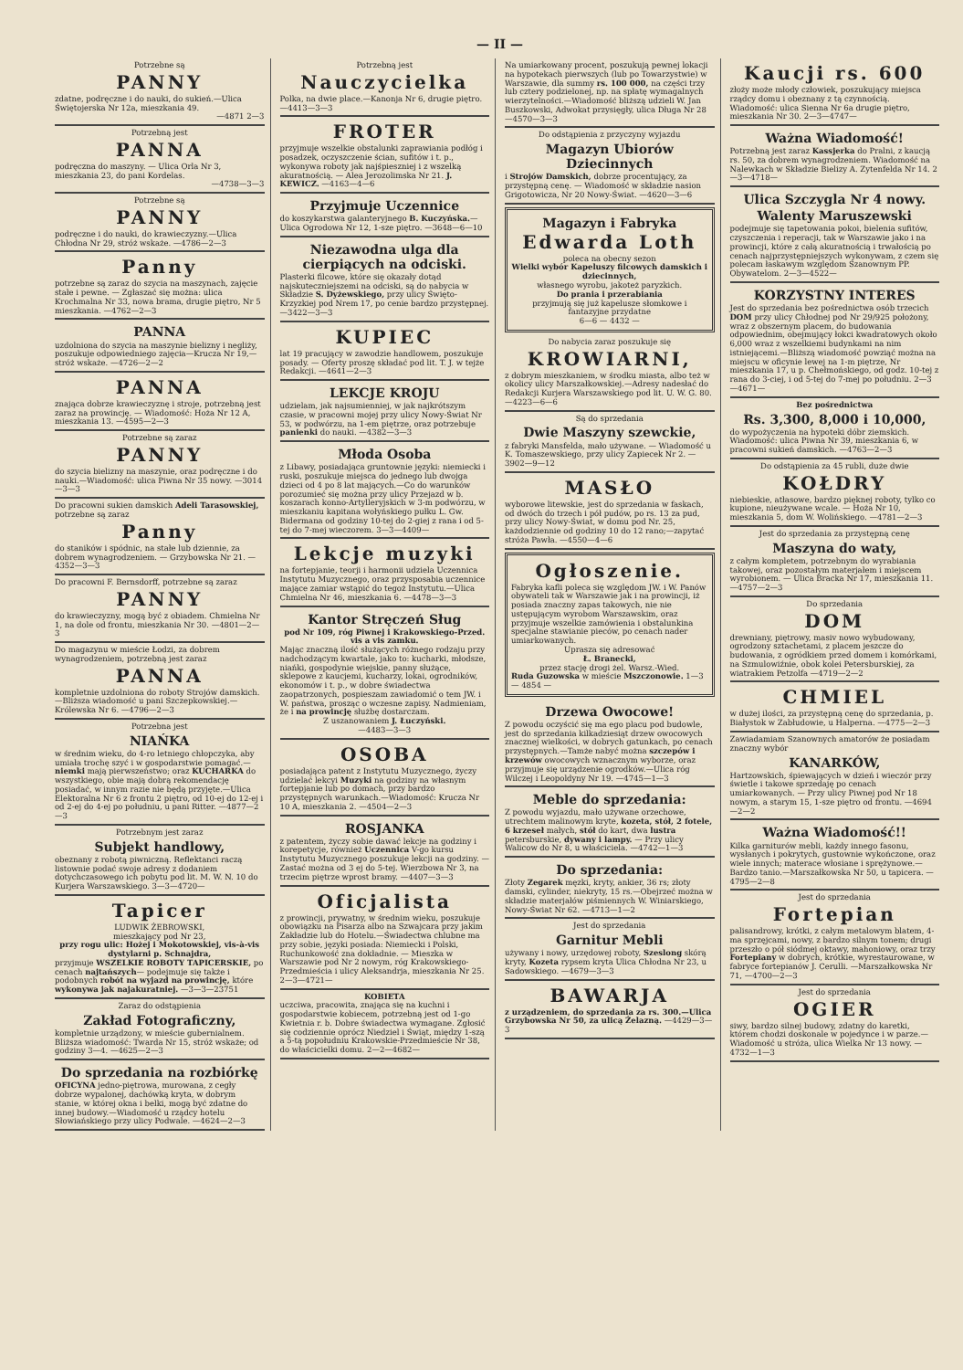— II —
Potrzebne są
PANNY
zdatne, podręczne i do nauki, do sukień.—Ulica Świętojerska Nr 12a, mieszkania 49.
—4871 2—3
Potrzebną jest
PANNA
podręczna do maszyny. — Ulica Orla Nr 3, mieszkania 23, do pani Kordelas.
—4738—3—3
Potrzebne są
PANNY
podręczne i do nauki, do krawieczyzny.—Ulica Chłodna Nr 29, stróż wskaże. —4786—2—3
Panny
potrzebne są zaraz do szycia na maszynach, zajęcie stałe i pewne. — Zgłaszać się można: ulica Krochmalna Nr 33, nowa brama, drugie piętro, Nr 5 mieszkania. —4762—2—3
PANNA
uzdolniona do szycia na maszynie bielizny i negliży, poszukuje odpowiedniego zajęcia—Krucza Nr 19,—stróż wskaże. —4726—2—2
PANNA
znająca dobrze krawieczyznę i stroje, potrzebną jest zaraz na prowincję. — Wiadomość: Hoża Nr 12 A, mieszkania 13. —4595—2—3
Potrzebne są zaraz
PANNY
do szycia bielizny na maszynie, oraz podręczne i do nauki.—Wiadomość: ulica Piwna Nr 35 nowy. —3014—3—3
Do pracowni sukien damskich Adeli Tarasowskiej, potrzebne są zaraz
Panny
do staników i spódnic, na stałe lub dziennie, za dobrem wynagrodzeniem. — Grzybowska Nr 21. —4352—3—3
Do pracowni F. Bernsdorff, potrzebne są zaraz
PANNY
do krawieczyzny, mogą być z obiadem. Chmielna Nr 1, na dole od frontu, mieszkania Nr 30. —4801—2—3
Do magazynu w mieście Łodzi, za dobrem wynagrodzeniem, potrzebną jest zaraz
PANNA
kompletnie uzdolniona do roboty Strojów damskich.—Bliższa wiadomość u pani Szczepkowskiej.—Królewska Nr 6. —4796—2—3
Potrzebna jest
NIAŃKA
w średnim wieku, do 4-ro letniego chłopczyka, aby umiała trochę szyć i w gospodarstwie pomagać.—niemki mają pierwszeństwo; oraz KUCHARKA do wszystkiego, obie mają dobrą rekomendację posiadać, w innym razie nie będą przyjęte.—Ulica Elektoralna Nr 6 z frontu 2 piętro, od 10-ej do 12-ej i od 2-ej do 4-ej po południu, u pani Ritter. —4877—2—3
Potrzebnym jest zaraz
Subjekt handlowy,
obeznany z robotą piwniczną. Reflektanci raczą listownie podać swoje adresy z dodaniem dotychczasowego ich pobytu pod lit. M. W. N. 10 do Kurjera Warszawskiego. 3—3—4720—
Tapicer
LUDWIK ŻEBROWSKI,
mieszkający pod Nr 23,
przy rogu ulic: Hożej i Mokotowskiej, vis-à-vis dystylarni p. Schnajdra,
przyjmuje WSZELKIE ROBOTY TAPICERSKIE, po cenach najtańszych— podejmuje się także i podobnych robót na wyjazd na prowincję, które wykonywa jak najakuratniej. —3—3—23751
Zaraz do odstąpienia
Zakład Fotograficzny,
kompletnie urządzony, w mieście gubernialnem. Bliższa wiadomość: Twarda Nr 15, stróż wskaże; od godziny 3—4. —4625—2—3
Do sprzedania na rozbiórkę
OFICYNA jedno-piętrowa, murowana, z cegły dobrze wypalonej, dachówką kryta, w dobrym stanie, w której okna i belki, mogą być zdatne do innej budowy.—Wiadomość u rządcy hotelu Słowiańskiego przy ulicy Podwale. —4624—2—3
Potrzebną jest
Nauczycielka
Polka, na dwie place.—Kanonja Nr 6, drugie piętro. —4413—3—3
FROTER
przyjmuje wszelkie obstalunki zaprawiania podłóg i posadzek, oczyszczenie ścian, sufitów i t. p., wykonywa roboty jak najśpieszniej i z wszelką akuratnością. — Alea Jerozolimska Nr 21. J. KEWICZ. —4163—4—6
Przyjmuje Uczennice
do koszykarstwa galanteryjnego B. Kuczyńska.—Ulica Ogrodowa Nr 12, 1-sze piętro. —3648—6—10
Niezawodna ulga dla cierpiących na odciski.
Plasterki filcowe, które się okazały dotąd najskuteczniejszemi na odciski, są do nabycia w Składzie S. Dyżewskiego, przy ulicy Święto-Krzyzkiej pod Nrem 17, po cenie bardzo przystępnej. —3422—3—3
KUPIEC
lat 19 pracujący w zawodzie handlowem, poszukuje posady. — Oferty proszę składać pod lit. T. J. w tejże Redakcji. —4641—2—3
LEKCJE KROJU
udzielam, jak najsumienniej, w jak najkrótszym czasie, w pracowni mojej przy ulicy Nowy-Świat Nr 53, w podwórzu, na 1-em piętrze, oraz potrzebuje panienki do nauki. —4382—3—3
Młoda Osoba
z Libawy, posiadająca gruntownie języki: niemiecki i ruski, poszukuje miejsca do jednego lub dwojga dzieci od 4 po 8 lat mających.—Co do warunków porozumieć się można przy ulicy Przejazd w b. koszarach konno-Artylleryjskich w 3-m podwórzu, w mieszkaniu kapitana wołyńskiego pułku L. Gw. Bidermana od godziny 10-tej do 2-giej z rana i od 5-tej do 7-mej wieczorem. 3—3—4409—
Lekcje muzyki
na fortepjanie, teorji i harmonii udziela Uczennica Instytutu Muzycznego, oraz przysposabia uczennice mające zamiar wstąpić do tegoż Instytutu.—Ulica Chmielna Nr 46, mieszkania 6. —4478—3—3
Kantor Stręczeń Sług
pod Nr 109, róg Piwnej i Krakowskiego-Przed. vis a vis zamku.
Mając znaczną ilość służących różnego rodzaju przy nadchodzącym kwartale, jako to: kucharki, młodsze, niańki, gospodynie wiejskie, panny służące, sklepowe z kaucjemi, kucharzy, lokai, ogrodników, ekonomów i t. p., w dobre świadectwa zaopatrzonych, pospieszam zawiadomić o tem JW. i W. państwa, prosząc o wczesne zapisy. Nadmieniam, że i na prowincję służbę dostarczam.
Z uszanowaniem J. Łuczyński.
—4483—3—3
OSOBA
posiadająca patent z Instytutu Muzycznego, życzy udzielać lekcyi Muzyki na godziny na własnym fortepjanie lub po domach, przy bardzo przystępnych warunkach.—Wiadomość: Krucza Nr 10 A, mieszkania 2. —4504—2—3
ROSJANKA
z patentem, życzy sobie dawać lekcje na godziny i korepetycje, również Uczennica V-go kursu Instytutu Muzycznego poszukuje lekcji na godziny. — Zastać można od 3 ej do 5-tej. Wierzbowa Nr 3, na trzecim piętrze wprost bramy. —4407—3—3
Oficjalista
z prowincji, prywatny, w średnim wieku, poszukuje obowiązku na Pisarza albo na Szwajcara przy jakim Zakładzie lub do Hotelu.—Świadectwa chlubne ma przy sobie, języki posiada: Niemiecki i Polski, Ruchunkowość zna dokładnie. — Mieszka w Warszawie pod Nr 2 nowym, róg Krakowskiego-Przedmieścia i ulicy Aleksandrja, mieszkania Nr 25. 2—3—4721—
KOBIETA
uczciwa, pracowita, znająca się na kuchni i gospodarstwie kobiecem, potrzebną jest od 1-go Kwietnia r. b. Dobre świadectwa wymagane. Zgłosić się codziennie oprócz Niedziel i Świąt, między 1-szą a 5-tą popołudniu Krakowskie-Przedmieście Nr 38, do właścicielki domu. 2—2—4682—
Na umiarkowany procent, poszukują pewnej lokacji na hypotekach pierwszych (lub po Towarzystwie) w Warszawie, dla summy rs. 100 000, na części trzy lub cztery podzielonej, np. na spłatę wymagalnych wierzytelności.—Wiadomość bliższą udzieli W. Jan Buszkowski, Adwokat przysięgły, ulica Długa Nr 28 —4570—3—3
Do odstąpienia z przyczyny wyjazdu
Magazyn Ubiorów Dziecinnych
i Strojów Damskich, dobrze procentujący, za przystępną cenę. — Wiadomość w składzie nasion Grigotowicza, Nr 20 Nowy-Świat. —4620—3—6
Magazyn i Fabryka
Edwarda Loth
poleca na obecny sezon
Wielki wybór Kapeluszy filcowych damskich i dziecinnych,
własnego wyrobu, jakoteż paryzkich.
Do prania i przerabiania
przyjmują się już kapelusze słomkowe i fantazyjne przydatne
6—6 — 4432 —
Do nabycia zaraz poszukuje się
KROWIARNI,
z dobrym mieszkaniem, w środku miasta, albo też w okolicy ulicy Marszałkowskiej.—Adresy nadesłać do Redakcji Kurjera Warszawskiego pod lit. U. W. G. 80. —4223—6—6
Są do sprzedania
Dwie Maszyny szewckie,
z fabryki Mansfelda, mało używane. — Wiadomość u K. Tomaszewskiego, przy ulicy Zapiecek Nr 2. —3902—9—12
MASŁO
wyborowe litewskie, jest do sprzedania w faskach, od dwóch do trzech i pół pudów, po rs. 13 za pud, przy ulicy Nowy-Świat, w domu pod Nr. 25, każdodziennie od godziny 10 do 12 rano;—zapytać stróża Pawła. —4550—4—6
Ogłoszenie.
Fabryka kafli poleca się względom JW. i W. Panów obywateli tak w Warszawie jak i na prowincji, iż posiada znaczny zapas takowych, nie nie ustępującym wyrobom Warszawskim, oraz przyjmuje wszelkie zamówienia i obstalunkina specjalne stawianie pieców, po cenach nader umiarkowanych.
Uprasza się adresować
Ł. Branecki,
przez stację drogi żel. Warsz.-Wied.
Ruda Guzowska w mieście Mszczonowie. 1—3 — 4854 —
Drzewa Owocowe!
Z powodu oczyścić się ma ego placu pod budowle, jest do sprzedania kilkadziesiąt drzew owocowych znacznej wielkości, w dobrych gatunkach, po cenach przystępnych.—Tamże nabyć można szczepów i krzewów owocowych wznacznym wyborze, oraz przyjmuje się urządzenie ogrodków.—Ulica róg Wilczej i Leopoldyny Nr 19. —4745—1—3
Meble do sprzedania:
Z powodu wyjazdu, mało używane orzechowe, utrechtem malinowym kryte, kozeta, stół, 2 fotele, 6 krzeseł małych, stół do kart, dwa lustra petersburskie, dywany i lampy. — Przy ulicy Walicow do Nr 8, u właściciela. —4742—1—3
Do sprzedania:
Złoty Zegarek męzki, kryty, ankier, 36 rs; złoty damski, cylinder, niekryty, 15 rs.—Obejrzeć można w składzie materjałów piśmiennych W. Winiarskiego, Nowy-Świat Nr 62. —4713—1—2
Jest do sprzedania
Garnitur Mebli
używany i nowy, urzędowej roboty, Szeslong skórą kryty, Kozeta rypsem kryta Ulica Chłodna Nr 23, u Sadowskiego. —4679—3—3
BAWARJA
z urządzeniem, do sprzedania za rs. 300.—Ulica Grzybowska Nr 50, za ulicą Żelazną. —4429—3—3
Kaucji rs. 600
złoży może młody człowiek, poszukujący miejsca rządcy domu i obeznany z tą czynnością. Wiadomość: ulica Sienna Nr 6a drugie piętro, mieszkania Nr 30. 2—3—4747—
Ważna Wiadomość!
Potrzebną jest zaraz Kassjerka do Pralni, z kaucją rs. 50, za dobrem wynagrodzeniem. Wiadomość na Nalewkach w Składzie Bielizy A. Zytenfelda Nr 14. 2—3—4718—
Ulica Szczygla Nr 4 nowy.
Walenty Maruszewski
podejmuje się tapetowania pokoi, bielenia sufitów, czyszczenia i reperacji, tak w Warszawie jako i na prowincji, które z całą akuratnością i trwałością po cenach najprzystępniejszych wykonywam, z czem się polecam łaskawym względom Szanownym PP. Obywatelom. 2—3—4522—
KORZYSTNY INTERES
Jest do sprzedania bez pośrednictwa osób trzecich DOM przy ulicy Chłodnej pod Nr 29/925 położony, wraz z obszernym placem, do budowania odpowiednim, obejmujący łokci kwadratowych około 6,000 wraz z wszelkiemi budynkami na nim istniejącemi.—Bliższą wiadomość powziąć można na miejscu w oficynie lewej na 1-m piętrze, Nr mieszkania 17, u p. Chełmońskiego, od godz. 10-tej z rana do 3-ciej, i od 5-tej do 7-mej po południu. 2—3—4671—
Bez pośrednictwa
Rs. 3,300, 8,000 i 10,000,
do wypożyczenia na hypoteki dóbr ziemskich. Wiadomość: ulica Piwna Nr 39, mieszkania 6, w pracowni sukień damskich. —4763—2—3
Do odstąpienia za 45 rubli, duże dwie
KOŁDRY
niebieskie, atłasowe, bardzo pięknej roboty, tylko co kupione, nieużywane wcale. — Hoża Nr 10, mieszkania 5, dom W. Wolińskiego. —4781—2—3
Jest do sprzedania za przystępną cenę
Maszyna do waty,
z całym kompletem, potrzebnym do wyrabiania takowej, oraz pozostałym materjałem i miejscem wyrobionem. — Ulica Bracka Nr 17, mieszkania 11. —4757—2—3
Do sprzedania
DOM
drewniany, piętrowy, masiv nowo wybudowany, ogrodzony sztachetami, z placem jeszcze do budowania, z ogródkiem przed domem i komórkami, na Szmulowiźnie, obok kolei Petersburskiej, za wiatrakiem Petzolfa —4719—2—2
CHMIEL
w dużej ilości, za przystępną cenę do sprzedania, p. Białystok w Zabłudowie, u Halperna. —4775—2—3
Zawiadamiam Szanownych amatorów że posiadam znaczny wybór
KANARKÓW,
Hartzowskich, śpiewających w dzień i wieczór przy świetle i takowe sprzedaję po cenach umiarkowanych. — Przy ulicy Piwnej pod Nr 18 nowym, a starym 15, 1-sze piętro od frontu. —4694—2—2
Ważna Wiadomość!!
Kilka garniturów mebli, każdy innego fasonu, wysłanych i pokrytych, gustownie wykończone, oraz wiele innych; materace włosiane i sprężynowe.—Bardzo tanio.—Marszałkowska Nr 50, u tapicera. —4795—2—8
Jest do sprzedania
Fortepian
palisandrowy, krótki, z całym metalowym blatem, 4-ma sprzęjcami, nowy, z bardzo silnym tonem; drugi przeszło o pół siódmej oktawy, mahoniowy, oraz trzy Fortepiany w dobrych, krótkie, wyrestaurowane, w fabryce fortepianów J. Cerulli. —Marszałkowska Nr 71, —4700—2—3
Jest do sprzedania
OGIER
siwy, bardzo silnej budowy, zdatny do karetki, którem chodzi doskonale w pojedynce i w parze.—Wiadomość u stróża, ulica Wielka Nr 13 nowy. —4732—1—3